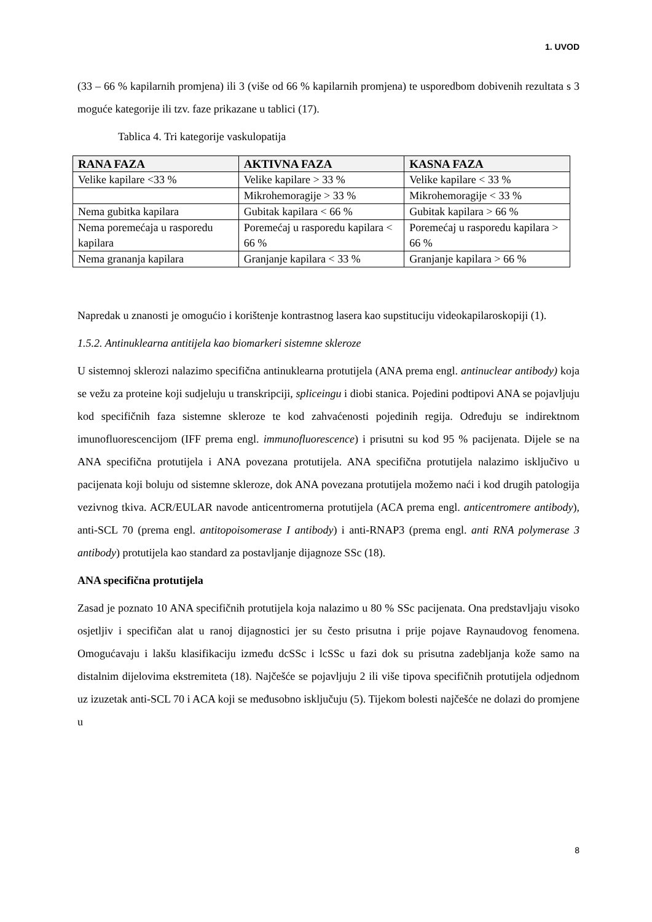1. UVOD
(33 – 66 % kapilarnih promjena) ili 3 (više od 66 % kapilarnih promjena) te usporedbom dobivenih rezultata s 3 moguće kategorije ili tzv. faze prikazane u tablici (17).
Tablica 4. Tri kategorije vaskulopatija
| RANA FAZA | AKTIVNA FAZA | KASNA FAZA |
| --- | --- | --- |
| Velike kapilare <33 % | Velike kapilare > 33 % | Velike kapilare < 33 % |
| | Mikrohemoragije > 33 % | Mikrohemoragije < 33 % |
| Nema gubitka kapilara | Gubitak kapilara < 66 % | Gubitak kapilara > 66 % |
| Nema poremećaja u rasporedu kapilara | Poremećaj u rasporedu kapilara < 66 % | Poremećaj u rasporedu kapilara > 66 % |
| Nema grananja kapilara | Granjanje kapilara < 33 % | Granjanje kapilara > 66 % |
Napredak u znanosti je omogućio i korištenje kontrastnog lasera kao supstituciju videokapilaroskopiji (1).
1.5.2. Antinuklearna antitijela kao biomarkeri sistemne skleroze
U sistemnoj sklerozi nalazimo specifična antinuklearna protutijela (ANA prema engl. antinuclear antibody) koja se vežu za proteine koji sudjeluju u transkripciji, spliceingu i diobi stanica. Pojedini podtipovi ANA se pojavljuju kod specifičnih faza sistemne skleroze te kod zahvaćenosti pojedinih regija. Određuju se indirektnom imunofluorescencijom (IFF prema engl. immunofluorescence) i prisutni su kod 95 % pacijenata. Dijele se na ANA specifična protutijela i ANA povezana protutijela. ANA specifična protutijela nalazimo isključivo u pacijenata koji boluju od sistemne skleroze, dok ANA povezana protutijela možemo naći i kod drugih patologija vezivnog tkiva. ACR/EULAR navode anticentromerna protutijela (ACA prema engl. anticentromere antibody), anti-SCL 70 (prema engl. antitopoisomerase I antibody) i anti-RNAP3 (prema engl. anti RNA polymerase 3 antibody) protutijela kao standard za postavljanje dijagnoze SSc (18).
ANA specifična protutijela
Zasad je poznato 10 ANA specifičnih protutijela koja nalazimo u 80 % SSc pacijenata. Ona predstavljaju visoko osjetljiv i specifičan alat u ranoj dijagnostici jer su često prisutna i prije pojave Raynaudovog fenomena. Omogućavaju i lakšu klasifikaciju između dcSSc i lcSSc u fazi dok su prisutna zadebljanja kože samo na distalnim dijelovima ekstremiteta (18). Najčešće se pojavljuju 2 ili više tipova specifičnih protutijela odjednom uz izuzetak anti-SCL 70 i ACA koji se međusobno isključuju (5). Tijekom bolesti najčešće ne dolazi do promjene u
8